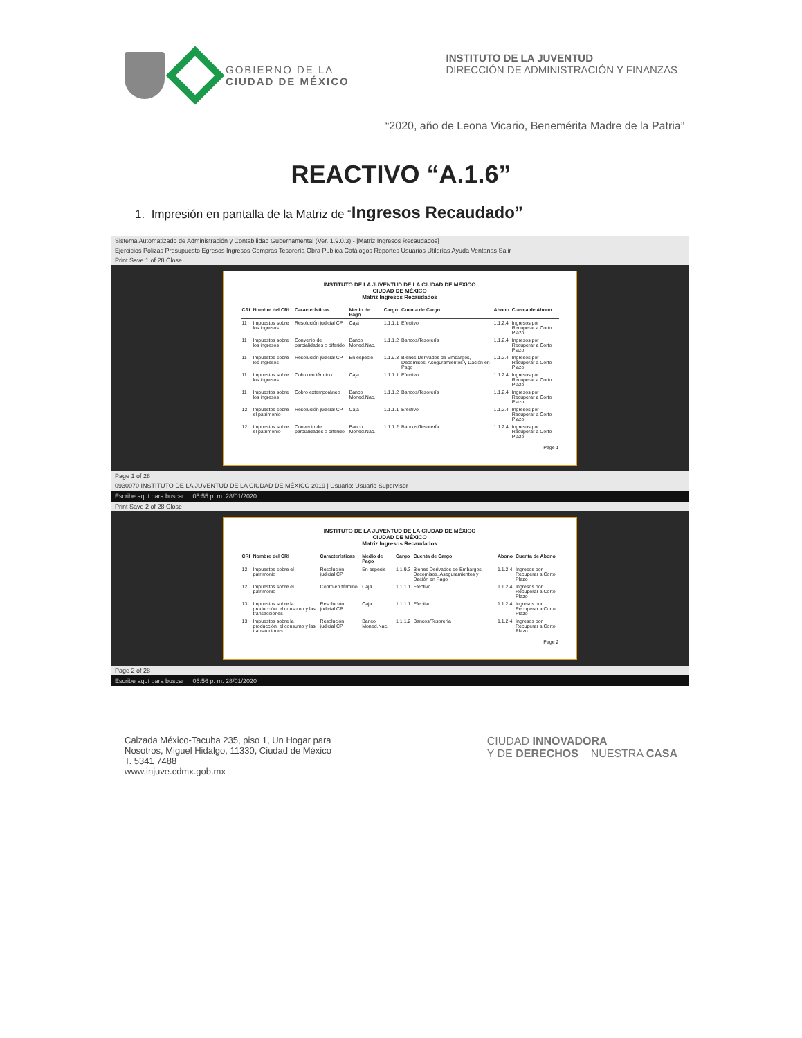GOBIERNO DE LA
CIUDAD DE MÉXICO
INSTITUTO DE LA JUVENTUD
DIRECCIÓN DE ADMINISTRACIÓN Y FINANZAS
“2020, año de Leona Vicario, Benemérita Madre de la Patria”
REACTIVO “A.1.6”
1. Impresión en pantalla de la Matriz de “Ingresos Recaudado”
Sistema Automatizado de Administración y Contabilidad Gubernamental (Ver. 1.9.0.3) - [Matriz Ingresos Recaudados]
Ejercicios Pólizas Presupuesto Egresos Ingresos Compras Tesorería Obra Publica Catálogos Reportes Usuarios Utilerías Ayuda Ventanas Salir
Print Save 1 of 28 Close
INSTITUTO DE LA JUVENTUD DE LA CIUDAD DE MÉXICO
CIUDAD DE MÉXICO
Matriz Ingresos Recaudados
| CRI | Nombre del CRI | Características | Medio de Pago | Cargo | Cuenta de Cargo | Abono | Cuenta de Abono |
| --- | --- | --- | --- | --- | --- | --- | --- |
| 11 | Impuestos sobre los ingresos | Resolución judicial CP | Caja | 1.1.1.1 | Efectivo | 1.1.2.4 | Ingresos por Recuperar a Corto Plazo |
| 11 | Impuestos sobre los ingresos | Convenio de parcialidades o diferido | Banco Moned.Nac. | 1.1.1.2 | Bancos/Tesorería | 1.1.2.4 | Ingresos por Recuperar a Corto Plazo |
| 11 | Impuestos sobre los ingresos | Resolución judicial CP | En especie | 1.1.9.3 | Bienes Derivados de Embargos, Decomisos, Aseguramientos y Dación en Pago | 1.1.2.4 | Ingresos por Recuperar a Corto Plazo |
| 11 | Impuestos sobre los ingresos | Cobro en término | Caja | 1.1.1.1 | Efectivo | 1.1.2.4 | Ingresos por Recuperar a Corto Plazo |
| 11 | Impuestos sobre los ingresos | Cobro extemporáneo | Banco Moned.Nac. | 1.1.1.2 | Bancos/Tesorería | 1.1.2.4 | Ingresos por Recuperar a Corto Plazo |
| 12 | Impuestos sobre el patrimonio | Resolución judicial CP | Caja | 1.1.1.1 | Efectivo | 1.1.2.4 | Ingresos por Recuperar a Corto Plazo |
| 12 | Impuestos sobre el patrimonio | Convenio de parcialidades o diferido | Banco Moned.Nac. | 1.1.1.2 | Bancos/Tesorería | 1.1.2.4 | Ingresos por Recuperar a Corto Plazo |
Page 1
Page 1 of 28
0930070 INSTITUTO DE LA JUVENTUD DE LA CIUDAD DE MÉXICO 2019 | Usuario: Usuario Supervisor
Escribe aquí para buscar 05:55 p. m. 28/01/2020
Print Save 2 of 28 Close
INSTITUTO DE LA JUVENTUD DE LA CIUDAD DE MÉXICO
CIUDAD DE MÉXICO
Matriz Ingresos Recaudados
| CRI | Nombre del CRI | Características | Medio de Pago | Cargo | Cuenta de Cargo | Abono | Cuenta de Abono |
| --- | --- | --- | --- | --- | --- | --- | --- |
| 12 | Impuestos sobre el patrimonio | Resolución judicial CP | En especie | 1.1.9.3 | Bienes Derivados de Embargos, Decomisos, Aseguramientos y Dación en Pago | 1.1.2.4 | Ingresos por Recuperar a Corto Plazo |
| 12 | Impuestos sobre el patrimonio | Cobro en término | Caja | 1.1.1.1 | Efectivo | 1.1.2.4 | Ingresos por Recuperar a Corto Plazo |
| 13 | Impuestos sobre la producción, el consumo y las transacciones | Resolución judicial CP | Caja | 1.1.1.1 | Efectivo | 1.1.2.4 | Ingresos por Recuperar a Corto Plazo |
| 13 | Impuestos sobre la producción, el consumo y las transacciones | Resolución judicial CP | Banco Moned.Nac. | 1.1.1.2 | Bancos/Tesorería | 1.1.2.4 | Ingresos por Recuperar a Corto Plazo |
Page 2
Page 2 of 28
Escribe aquí para buscar 05:56 p. m. 28/01/2020
Calzada México-Tacuba 235, piso 1, Un Hogar para
Nosotros, Miguel Hidalgo, 11330, Ciudad de México
T. 5341 7488
www.injuve.cdmx.gob.mx
CIUDAD INNOVADORA
Y DE DERECHOS NUESTRA CASA